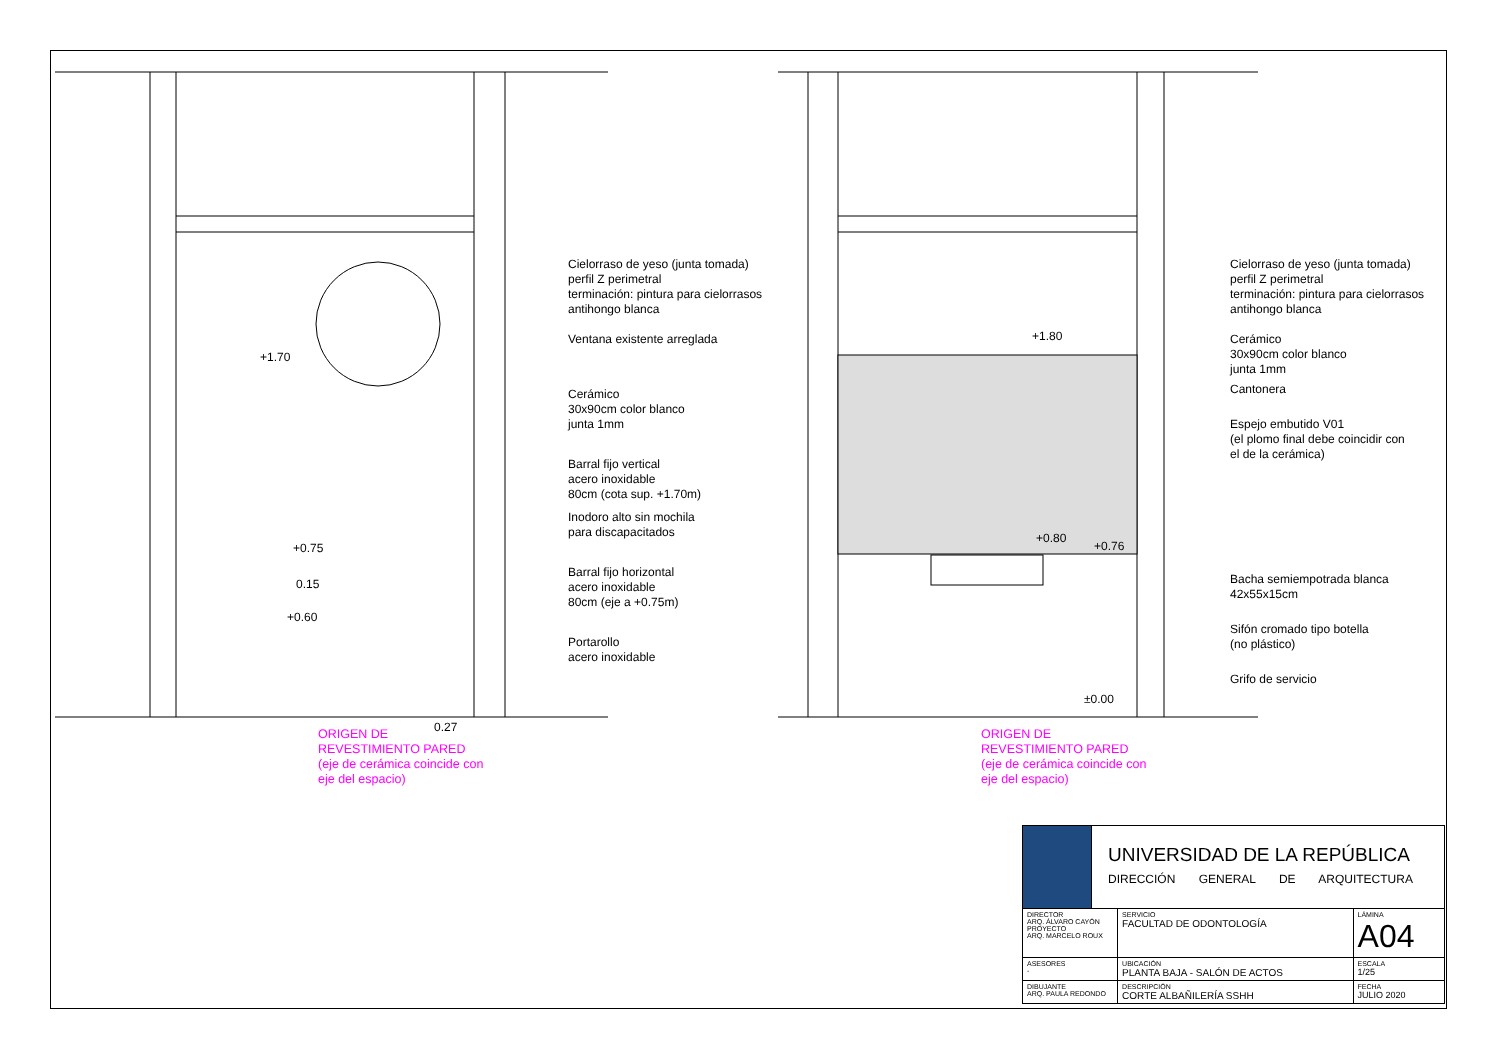+1.70
+0.75
0.15
+0.60
0.27
+1.80
+0.80
+0.76
±0.00
Cielorraso de yeso (junta tomada)
perfil Z perimetral
terminación: pintura para cielorrasos
antihongo blanca
Ventana existente arreglada
Cerámico
30x90cm color blanco
junta 1mm
Barral fijo vertical
acero inoxidable
80cm (cota sup. +1.70m)
Inodoro alto sin mochila
para discapacitados
Barral fijo horizontal
acero inoxidable
80cm (eje a +0.75m)
Portarollo
acero inoxidable
Cielorraso de yeso (junta tomada)
perfil Z perimetral
terminación: pintura para cielorrasos
antihongo blanca
Cerámico
30x90cm color blanco
junta 1mm
Cantonera
Espejo embutido V01
(el plomo final debe coincidir con
el de la cerámica)
Bacha semiempotrada blanca
42x55x15cm
Sifón cromado tipo botella
(no plástico)
Grifo de servicio
ORIGEN DE
REVESTIMIENTO PARED
(eje de cerámica coincide con
eje del espacio)
ORIGEN DE
REVESTIMIENTO PARED
(eje de cerámica coincide con
eje del espacio)
| | UNIVERSIDAD DE LA REPÚBLICA DIRECCIÓN GENERAL DE ARQUITECTURA | | |
| DIRECTOR ARQ. ÁLVARO CAYÓN PROYECTO ARQ. MARCELO ROUX | | SERVICIO FACULTAD DE ODONTOLOGÍA | LÁMINA A04 |
| ASESORES - | | UBICACIÓN PLANTA BAJA - SALÓN DE ACTOS | ESCALA 1/25 |
| DIBUJANTE ARQ. PAULA REDONDO | | DESCRIPCIÓN CORTE ALBAÑILERÍA SSHH | FECHA JULIO 2020 |